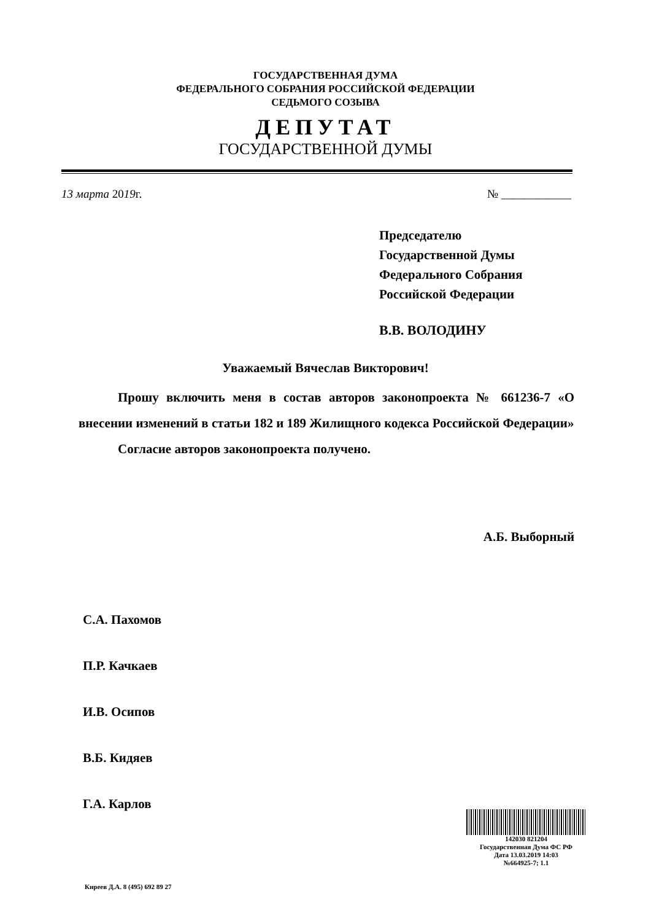ГОСУДАРСТВЕННАЯ ДУМА
ФЕДЕРАЛЬНОГО СОБРАНИЯ РОССИЙСКОЙ ФЕДЕРАЦИИ
СЕДЬМОГО СОЗЫВА
ДЕПУТАТ
ГОСУДАРСТВЕННОЙ ДУМЫ
13 марта 2019г. № ____________
Председателю
Государственной Думы
Федерального Собрания
Российской Федерации
В.В. ВОЛОДИНУ
Уважаемый Вячеслав Викторович!
Прошу включить меня в состав авторов законопроекта № 661236-7 «О внесении изменений в статьи 182 и 189 Жилищного кодекса Российской Федерации»
Согласие авторов законопроекта получено.
А.Б. Выборный
С.А. Пахомов
П.Р. Качкаев
И.В. Осипов
В.Б. Кидяев
Г.А. Карлов
142030 821204
Государственная Дума ФС РФ
Дата 13.03.2019 14:03
№664925-7; 1.1
Киреев Д.А. 8 (495) 692 89 27